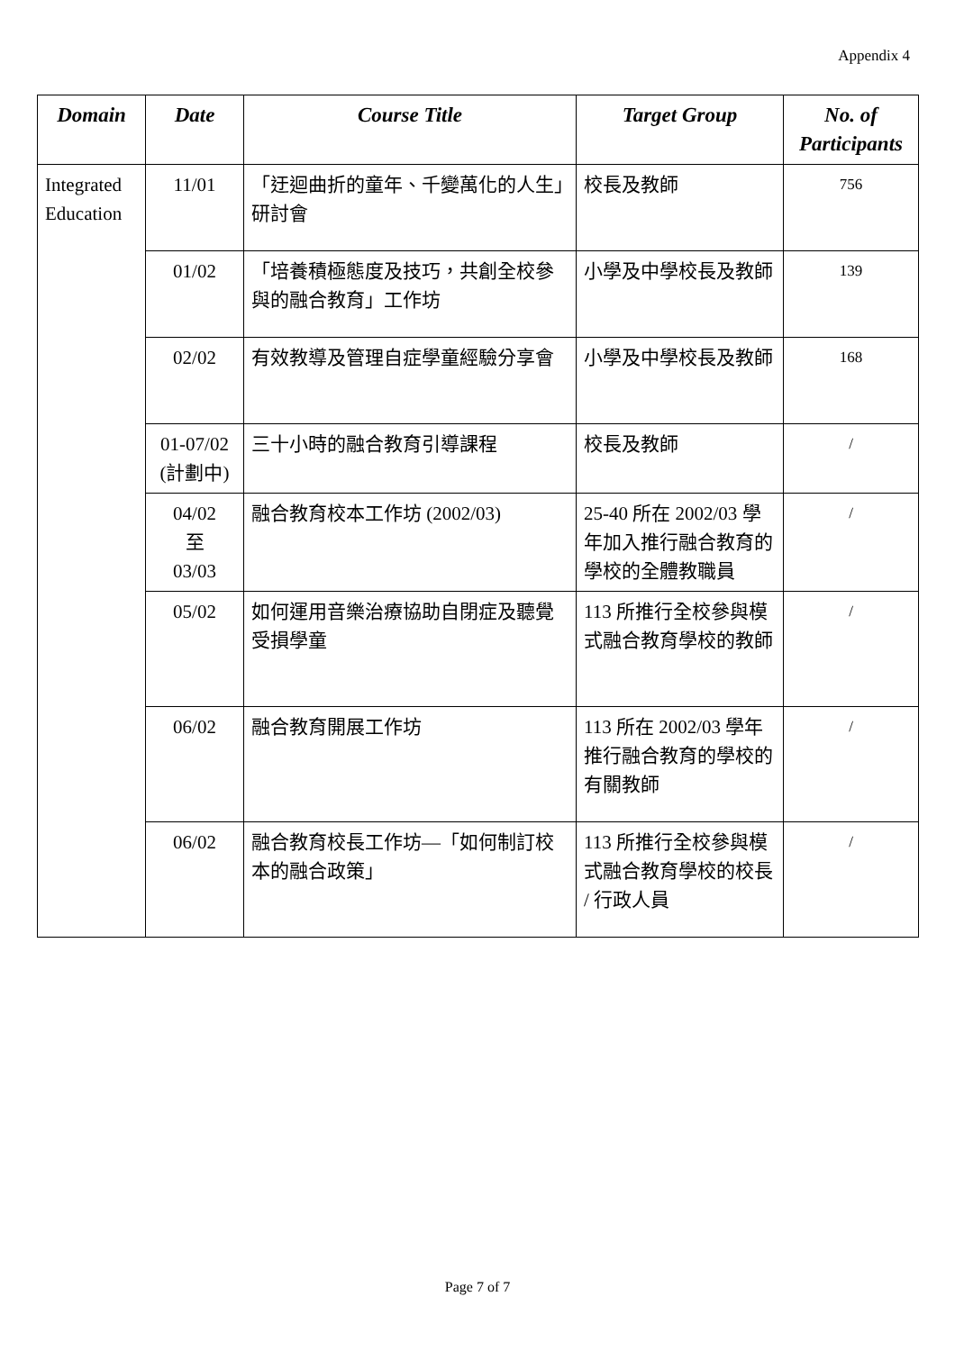Appendix 4
| Domain | Date | Course Title | Target Group | No. of Participants |
| --- | --- | --- | --- | --- |
| Integrated Education | 11/01 | 「迂迴曲折的童年、千變萬化的人生」研討會 | 校長及教師 | 756 |
| | 01/02 | 「培養積極態度及技巧，共創全校參與的融合教育」工作坊 | 小學及中學校長及教師 | 139 |
| | 02/02 | 有效教導及管理自症學童經驗分享會 | 小學及中學校長及教師 | 168 |
| | 01-07/02 (計劃中) | 三十小時的融合教育引導課程 | 校長及教師 | / |
| | 04/02 至 03/03 | 融合教育校本工作坊 (2002/03) | 25-40 所在 2002/03 學年加入推行融合教育的學校的全體教職員 | / |
| | 05/02 | 如何運用音樂治療協助自閉症及聽覺受損學童 | 113 所推行全校參與模式融合教育學校的教師 | / |
| | 06/02 | 融合教育開展工作坊 | 113 所在 2002/03 學年推行融合教育的學校的有關教師 | / |
| | 06/02 | 融合教育校長工作坊—「如何制訂校本的融合政策」 | 113 所推行全校參與模式融合教育學校的校長 / 行政人員 | / |
Page 7 of 7